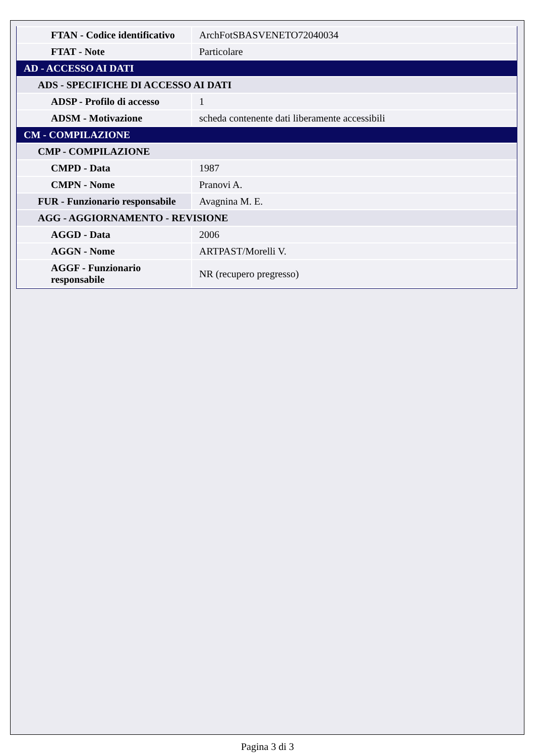| FTAN - Codice identificativo | ArchFotSBASVENETO72040034 |
| FTAT - Note | Particolare |
| AD - ACCESSO AI DATI | |
| ADS - SPECIFICHE DI ACCESSO AI DATI | |
| ADSP - Profilo di accesso | 1 |
| ADSM - Motivazione | scheda contenente dati liberamente accessibili |
| CM - COMPILAZIONE | |
| CMP - COMPILAZIONE | |
| CMPD - Data | 1987 |
| CMPN - Nome | Pranovi A. |
| FUR - Funzionario responsabile | Avagnina M. E. |
| AGG - AGGIORNAMENTO - REVISIONE | |
| AGGD - Data | 2006 |
| AGGN - Nome | ARTPAST/Morelli V. |
| AGGF - Funzionario responsabile | NR (recupero pregresso) |
Pagina 3 di 3